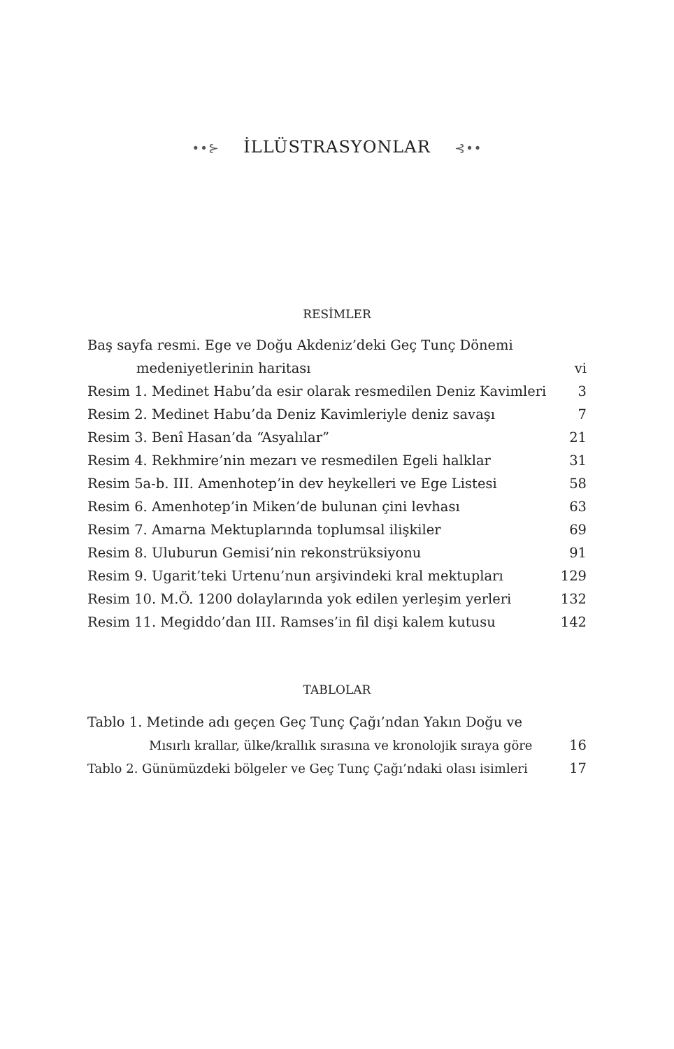••⊱ İLLÜSTRASYONLAR ⊰••
RESİMLER
| Baş sayfa resmi. Ege ve Doğu Akdeniz’deki Geç Tunç Dönemi | |
| medeniyetlerinin haritası | vi |
| Resim 1. Medinet Habu’da esir olarak resmedilen Deniz Kavimleri | 3 |
| Resim 2. Medinet Habu’da Deniz Kavimleriyle deniz savaşı | 7 |
| Resim 3. Benî Hasan’da “Asyalılar” | 21 |
| Resim 4. Rekhmire’nin mezarı ve resmedilen Egeli halklar | 31 |
| Resim 5a-b. III. Amenhotep’in dev heykelleri ve Ege Listesi | 58 |
| Resim 6. Amenhotep’in Miken’de bulunan çini levhası | 63 |
| Resim 7. Amarna Mektuplarında toplumsal ilişkiler | 69 |
| Resim 8. Uluburun Gemisi’nin rekonstrüksiyonu | 91 |
| Resim 9. Ugarit’teki Urtenu’nun arşivindeki kral mektupları | 129 |
| Resim 10. M.Ö. 1200 dolaylarında yok edilen yerleşim yerleri | 132 |
| Resim 11. Megiddo’dan III. Ramses’in fil dişi kalem kutusu | 142 |
TABLOLAR
| Tablo 1. Metinde adı geçen Geç Tunç Çağı’ndan Yakın Doğu ve | |
| Mısırlı krallar, ülke/krallık sırasına ve kronolojik sıraya göre | 16 |
| Tablo 2. Günümüzdeki bölgeler ve Geç Tunç Çağı’ndaki olası isimleri | 17 |